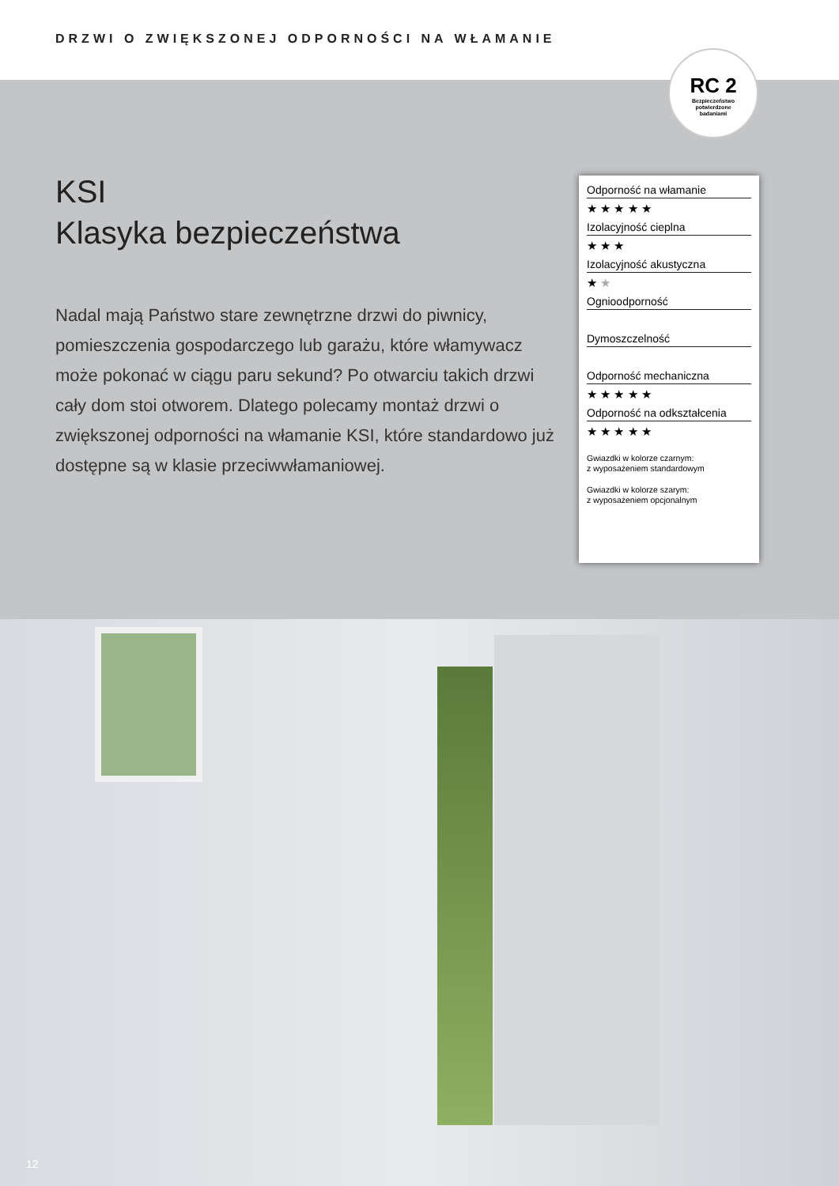DRZWI O ZWIĘKSZONEJ ODPORNOŚCI NA WŁAMANIE
RC 2
Bezpieczeństwo
potwierdzone
badaniami
KSI
Klasyka bezpieczeństwa
Nadal mają Państwo stare zewnętrzne drzwi do piwnicy, pomieszczenia gospodarczego lub garażu, które włamywacz może pokonać w ciągu paru sekund? Po otwarciu takich drzwi cały dom stoi otworem. Dlatego polecamy montaż drzwi o zwiększonej odporności na włamanie KSI, które standardowo już dostępne są w klasie przeciwwłamaniowej.
Odporność na włamanie
★ ★ ★ ★ ★
Izolacyjność cieplna
★ ★ ★
Izolacyjność akustyczna
★ ★
Ognioodporność
Dymoszczelność
Odporność mechaniczna
★ ★ ★ ★ ★
Odporność na odkształcenia
★ ★ ★ ★ ★
Gwiazdki w kolorze czarnym:
z wyposażeniem standardowym
Gwiazdki w kolorze szarym:
z wyposażeniem opcjonalnym
12